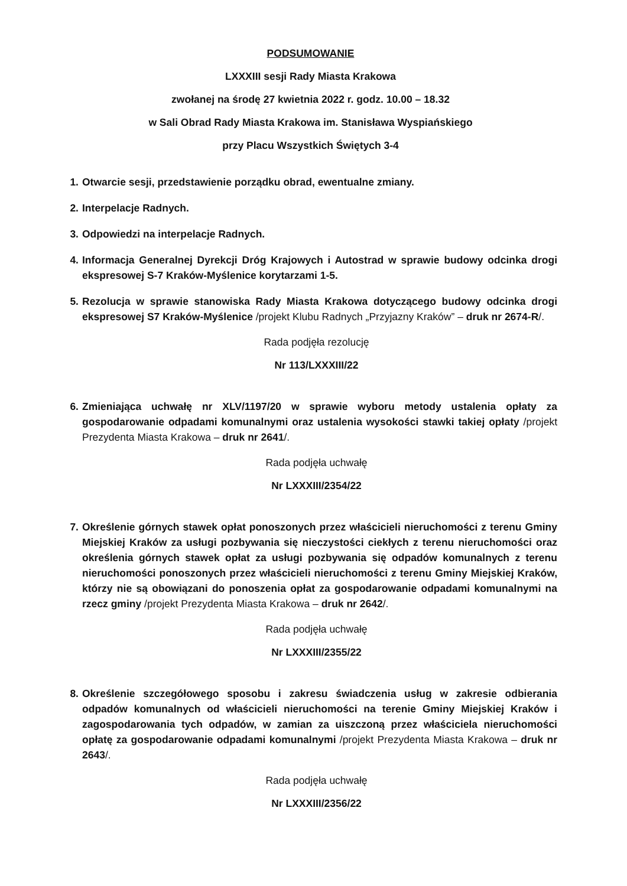PODSUMOWANIE
LXXXIII sesji Rady Miasta Krakowa
zwołanej na środę 27 kwietnia 2022 r. godz. 10.00 – 18.32
w Sali Obrad Rady Miasta Krakowa im. Stanisława Wyspiańskiego
przy Placu Wszystkich Świętych 3-4
1. Otwarcie sesji, przedstawienie porządku obrad, ewentualne zmiany.
2. Interpelacje Radnych.
3. Odpowiedzi na interpelacje Radnych.
4. Informacja Generalnej Dyrekcji Dróg Krajowych i Autostrad w sprawie budowy odcinka drogi ekspresowej S-7 Kraków-Myślenice korytarzami 1-5.
5. Rezolucja w sprawie stanowiska Rady Miasta Krakowa dotyczącego budowy odcinka drogi ekspresowej S7 Kraków-Myślenice /projekt Klubu Radnych „Przyjazny Kraków” – druk nr 2674-R/.
Rada podjęła rezolucję
Nr 113/LXXXIII/22
6. Zmieniająca uchwałę nr XLV/1197/20 w sprawie wyboru metody ustalenia opłaty za gospodarowanie odpadami komunalnymi oraz ustalenia wysokości stawki takiej opłaty /projekt Prezydenta Miasta Krakowa – druk nr 2641/.
Rada podjęła uchwałę
Nr LXXXIII/2354/22
7. Określenie górnych stawek opłat ponoszonych przez właścicieli nieruchomości z terenu Gminy Miejskiej Kraków za usługi pozbywania się nieczystości ciekłych z terenu nieruchomości oraz określenia górnych stawek opłat za usługi pozbywania się odpadów komunalnych z terenu nieruchomości ponoszonych przez właścicieli nieruchomości z terenu Gminy Miejskiej Kraków, którzy nie są obowiązani do ponoszenia opłat za gospodarowanie odpadami komunalnymi na rzecz gminy /projekt Prezydenta Miasta Krakowa – druk nr 2642/.
Rada podjęła uchwałę
Nr LXXXIII/2355/22
8. Określenie szczegółowego sposobu i zakresu świadczenia usług w zakresie odbierania odpadów komunalnych od właścicieli nieruchomości na terenie Gminy Miejskiej Kraków i zagospodarowania tych odpadów, w zamian za uiszczoną przez właściciela nieruchomości opłatę za gospodarowanie odpadami komunalnymi /projekt Prezydenta Miasta Krakowa – druk nr 2643/.
Rada podjęła uchwałę
Nr LXXXIII/2356/22